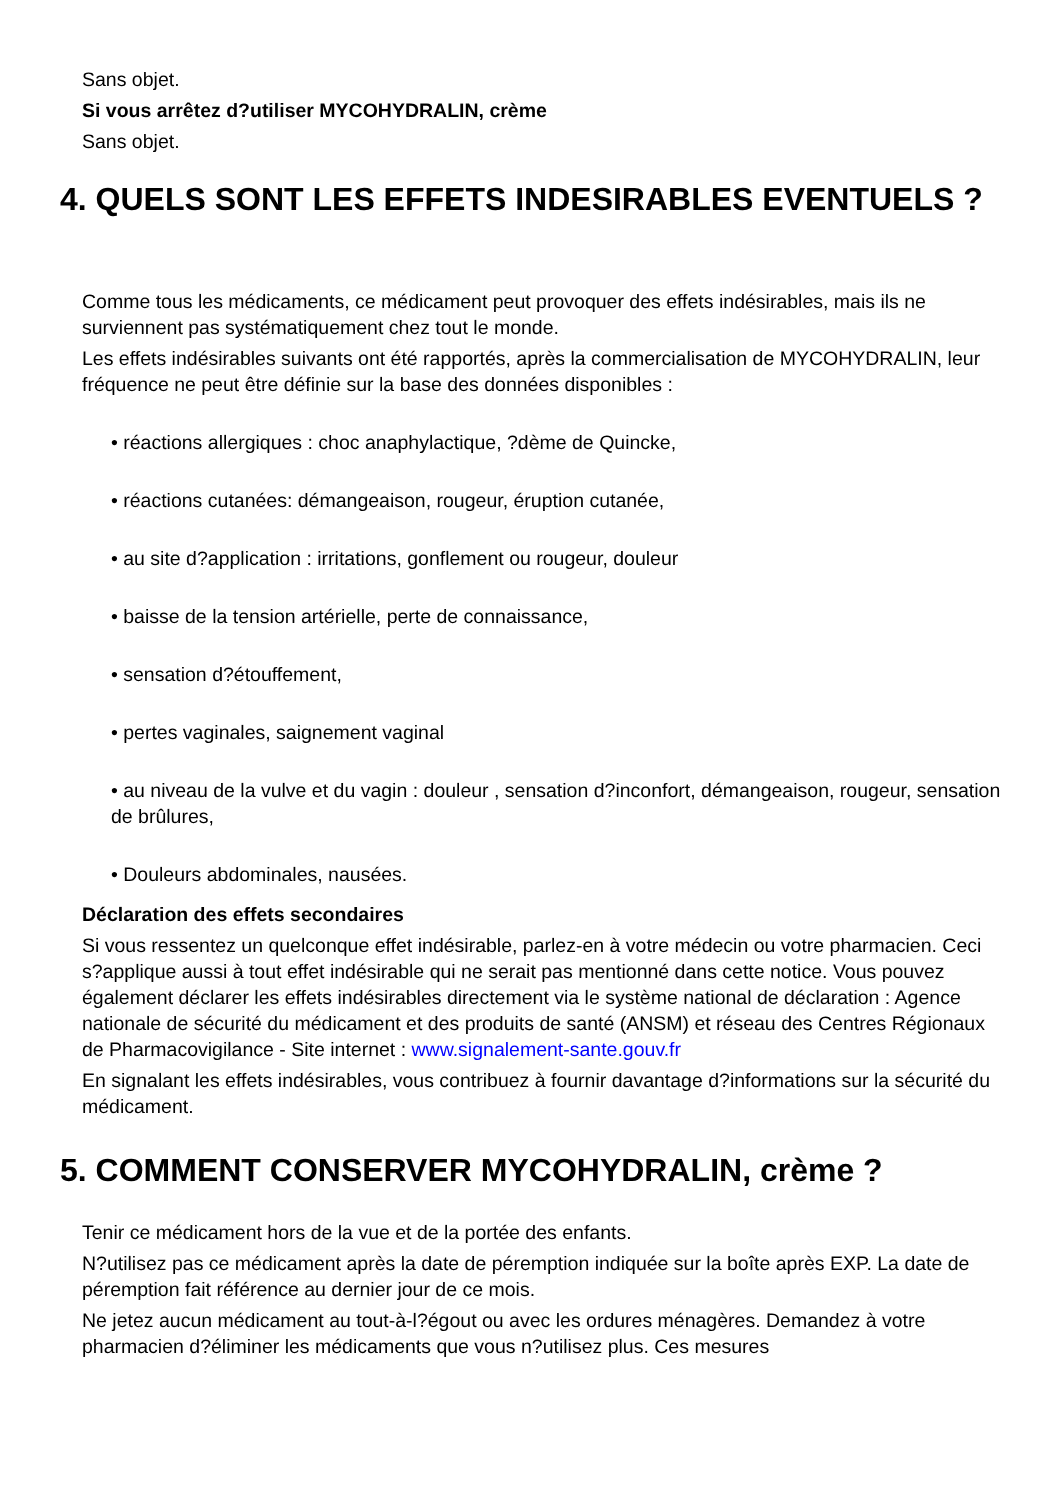Sans objet.
Si vous arrêtez d?utiliser MYCOHYDRALIN, crème
Sans objet.
4. QUELS SONT LES EFFETS INDESIRABLES EVENTUELS ?
Comme tous les médicaments, ce médicament peut provoquer des effets indésirables, mais ils ne surviennent pas systématiquement chez tout le monde.
Les effets indésirables suivants ont été rapportés, après la commercialisation de MYCOHYDRALIN, leur fréquence ne peut être définie sur la base des données disponibles :
• réactions allergiques : choc anaphylactique, ?dème de Quincke,
• réactions cutanées: démangeaison, rougeur, éruption cutanée,
• au site d?application : irritations, gonflement ou rougeur, douleur
• baisse de la tension artérielle, perte de connaissance,
• sensation d?étouffement,
• pertes vaginales, saignement vaginal
• au niveau de la vulve et du vagin : douleur , sensation d?inconfort, démangeaison, rougeur, sensation de brûlures,
• Douleurs abdominales, nausées.
Déclaration des effets secondaires
Si vous ressentez un quelconque effet indésirable, parlez-en à votre médecin ou votre pharmacien. Ceci s?applique aussi à tout effet indésirable qui ne serait pas mentionné dans cette notice. Vous pouvez également déclarer les effets indésirables directement via le système national de déclaration : Agence nationale de sécurité du médicament et des produits de santé (ANSM) et réseau des Centres Régionaux de Pharmacovigilance - Site internet : www.signalement-sante.gouv.fr
En signalant les effets indésirables, vous contribuez à fournir davantage d?informations sur la sécurité du médicament.
5. COMMENT CONSERVER MYCOHYDRALIN, crème ?
Tenir ce médicament hors de la vue et de la portée des enfants.
N?utilisez pas ce médicament après la date de péremption indiquée sur la boîte après EXP. La date de péremption fait référence au dernier jour de ce mois.
Ne jetez aucun médicament au tout-à-l?égout ou avec les ordures ménagères. Demandez à votre pharmacien d?éliminer les médicaments que vous n?utilisez plus. Ces mesures